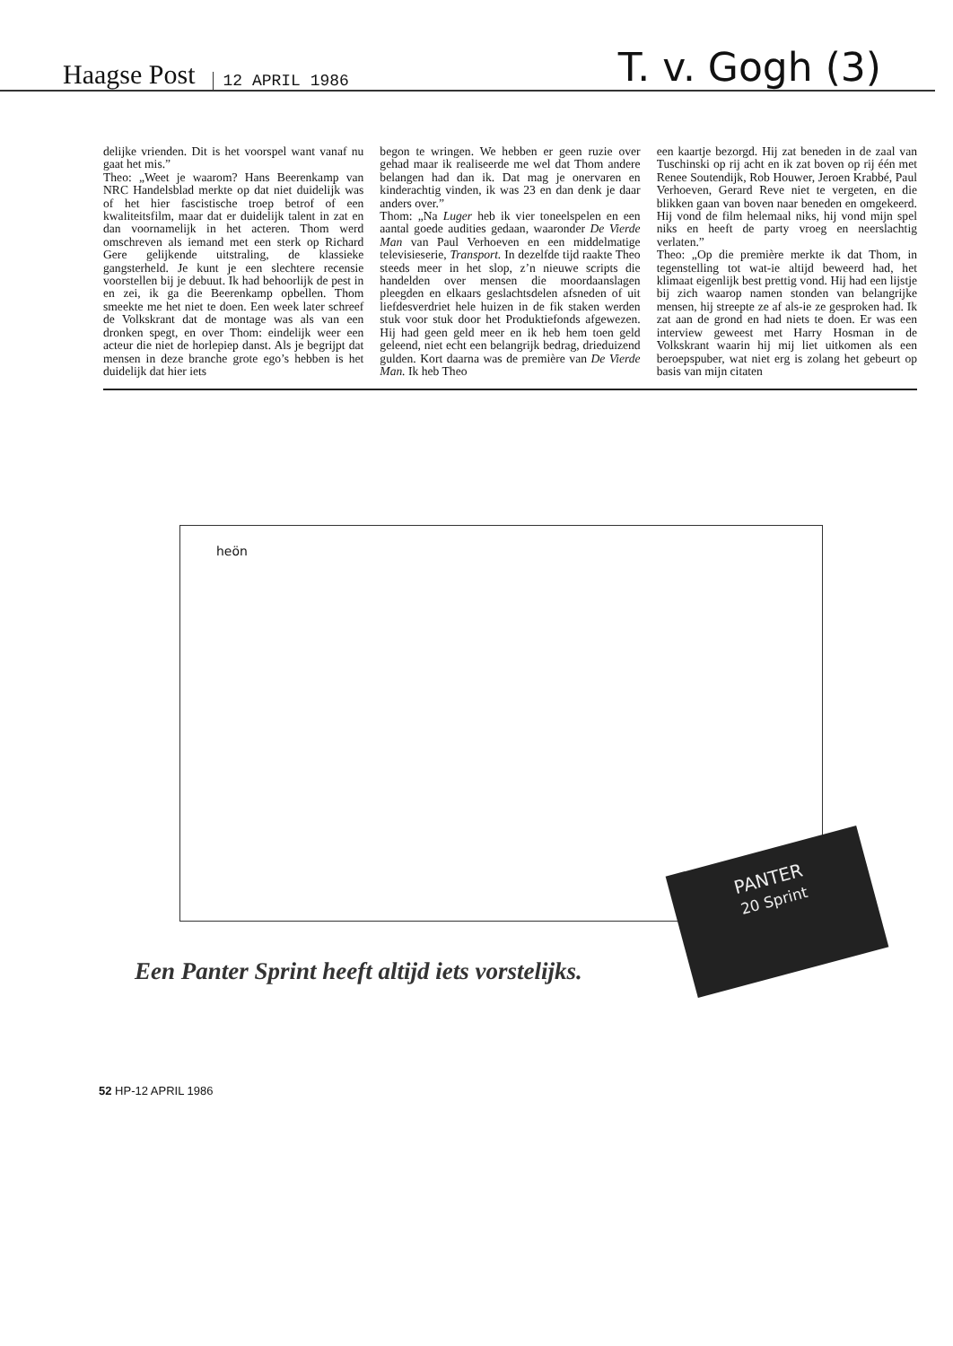Haagse Post
12 APRIL 1986
T. v. Gogh (3)
delijke vrienden. Dit is het voorspel want vanaf nu gaat het mis.”
Theo: „Weet je waarom? Hans Beerenkamp van NRC Handelsblad merkte op dat niet duidelijk was of het hier fascistische troep betrof of een kwaliteitsfilm, maar dat er duidelijk talent in zat en dan voornamelijk in het acteren. Thom werd omschreven als iemand met een sterk op Richard Gere gelijkende uitstraling, de klassieke gangsterheld. Je kunt je een slechtere recensie voorstellen bij je debuut. Ik had behoorlijk de pest in en zei, ik ga die Beerenkamp opbellen. Thom smeekte me het niet te doen. Een week later schreef de Volkskrant dat de montage was als van een dronken spegt, en over Thom: eindelijk weer een acteur die niet de horlepiep danst. Als je begrijpt dat mensen in deze branche grote ego’s hebben is het duidelijk dat hier iets
begon te wringen. We hebben er geen ruzie over gehad maar ik realiseerde me wel dat Thom andere belangen had dan ik. Dat mag je onervaren en kinderachtig vinden, ik was 23 en dan denk je daar anders over.”
Thom: „Na Luger heb ik vier toneelspelen en een aantal goede audities gedaan, waaronder De Vierde Man van Paul Verhoeven en een middelmatige televisieserie, Transport. In dezelfde tijd raakte Theo steeds meer in het slop, z’n nieuwe scripts die handelden over mensen die moordaanslagen pleegden en elkaars geslachtsdelen afsneden of uit liefdesverdriet hele huizen in de fik staken werden stuk voor stuk door het Produktiefonds afgewezen. Hij had geen geld meer en ik heb hem toen geld geleend, niet echt een belangrijk bedrag, drieduizend gulden. Kort daarna was de première van De Vierde Man. Ik heb Theo
een kaartje bezorgd. Hij zat beneden in de zaal van Tuschinski op rij acht en ik zat boven op rij één met Renee Soutendijk, Rob Houwer, Jeroen Krabbé, Paul Verhoeven, Gerard Reve niet te vergeten, en die blikken gaan van boven naar beneden en omgekeerd. Hij vond de film helemaal niks, hij vond mijn spel niks en heeft de party vroeg en neerslachtig verlaten.”
Theo: „Op die première merkte ik dat Thom, in tegenstelling tot wat-ie altijd beweerd had, het klimaat eigenlijk best prettig vond. Hij had een lijstje bij zich waarop namen stonden van belangrijke mensen, hij streepte ze af als-ie ze gesproken had. Ik zat aan de grond en had niets te doen. Er was een interview geweest met Harry Hosman in de Volkskrant waarin hij mij liet uitkomen als een beroepspuber, wat niet erg is zolang het gebeurt op basis van mijn citaten
heön
PANTER
20 Sprint
Een Panter Sprint heeft altijd iets vorstelijks.
52 HP-12 APRIL 1986